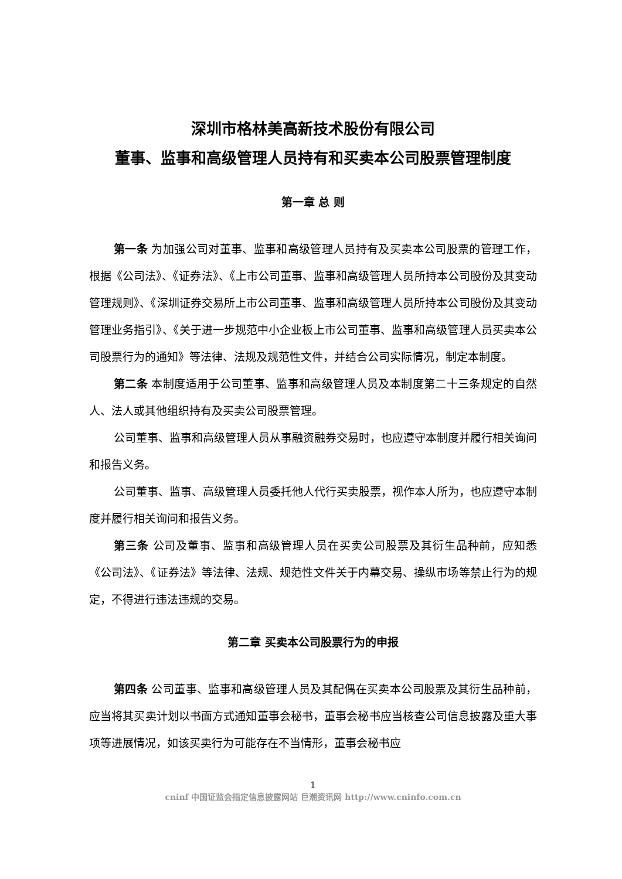深圳市格林美高新技术股份有限公司
董事、监事和高级管理人员持有和买卖本公司股票管理制度
第一章 总 则
第一条 为加强公司对董事、监事和高级管理人员持有及买卖本公司股票的管理工作，根据《公司法》、《证券法》、《上市公司董事、监事和高级管理人员所持本公司股份及其变动管理规则》、《深圳证券交易所上市公司董事、监事和高级管理人员所持本公司股份及其变动管理业务指引》、《关于进一步规范中小企业板上市公司董事、监事和高级管理人员买卖本公司股票行为的通知》等法律、法规及规范性文件，并结合公司实际情况，制定本制度。
第二条 本制度适用于公司董事、监事和高级管理人员及本制度第二十三条规定的自然人、法人或其他组织持有及买卖公司股票管理。
公司董事、监事和高级管理人员从事融资融券交易时，也应遵守本制度并履行相关询问和报告义务。
公司董事、监事、高级管理人员委托他人代行买卖股票，视作本人所为，也应遵守本制度并履行相关询问和报告义务。
第三条 公司及董事、监事和高级管理人员在买卖公司股票及其衍生品种前，应知悉《公司法》、《证券法》等法律、法规、规范性文件关于内幕交易、操纵市场等禁止行为的规定，不得进行违法违规的交易。
第二章 买卖本公司股票行为的申报
第四条 公司董事、监事和高级管理人员及其配偶在买卖本公司股票及其衍生品种前，应当将其买卖计划以书面方式通知董事会秘书，董事会秘书应当核查公司信息披露及重大事项等进展情况，如该买卖行为可能存在不当情形，董事会秘书应
1
cninf 中国证监会指定信息披露网站 巨潮资讯网 http://www.cninfo.com.cn